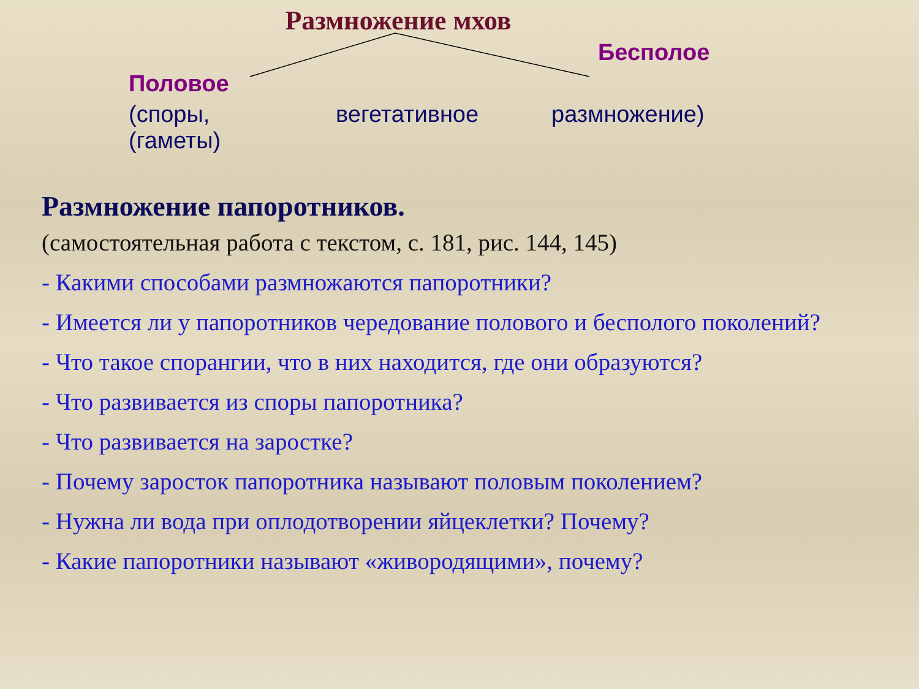Размножение мхов
Бесполое
Половое
(споры,
(гаметы)
вегетативное размножение)
Размножение папоротников.
(самостоятельная работа с текстом, с. 181, рис. 144, 145)
- Какими способами размножаются папоротники?
- Имеется ли у папоротников чередование полового и бесполого поколений?
- Что такое спорангии, что в них находится, где они образуются?
- Что развивается из споры папоротника?
- Что развивается на заростке?
- Почему заросток папоротника называют половым поколением?
- Нужна ли вода при оплодотворении яйцеклетки? Почему?
- Какие папоротники называют «живородящими», почему?